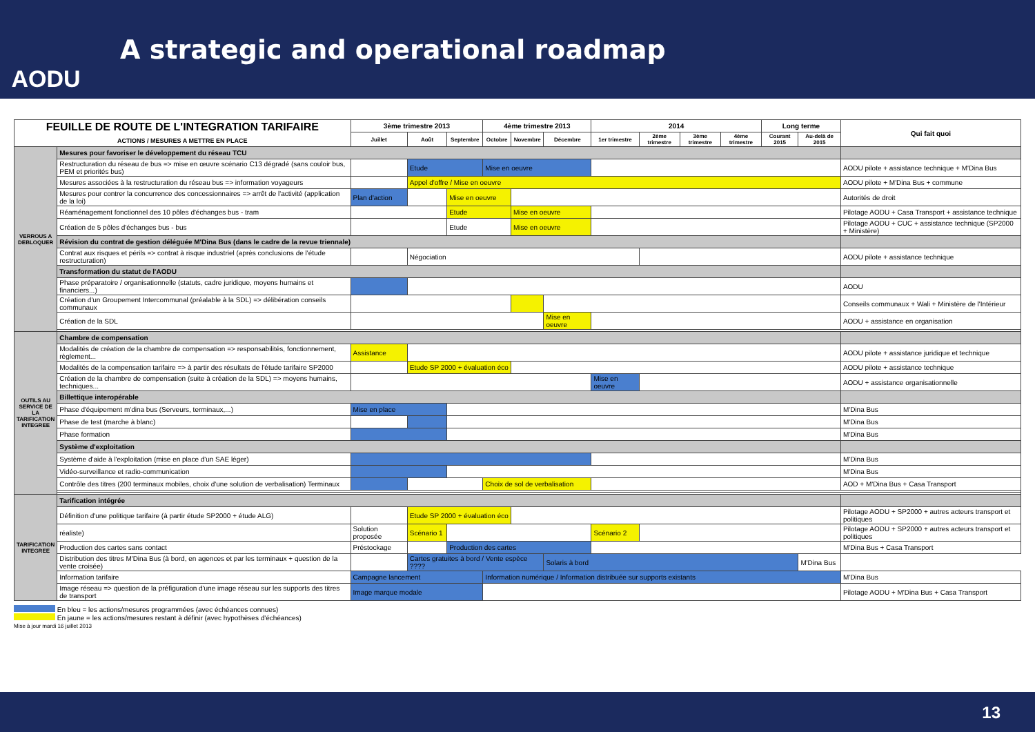AODU
A strategic and operational roadmap
| FEUILLE DE ROUTE DE L'INTEGRATION TARIFAIRE ACTIONS / MESURES A METTRE EN PLACE | | 3ème trimestre 2013 | | | 4ème trimestre 2013 | | | 2014 | | | | Long terme | | Qui fait quoi |
| --- | --- | --- | --- | --- | --- | --- | --- | --- | --- | --- | --- | --- | --- | --- |
| | | Juillet | Août | Septembre | Octobre | Novembre | Décembre | 1er trimestre | 2ème trimestre | 3ème trimestre | 4ème trimestre | Courant 2015 | Au-delà de 2015 | |
| VERROUS A DEBLOQUER | Mesures pour favoriser le développement du réseau TCU | | | | | | | | | | | | | |
| | Restructuration du réseau de bus => mise en œuvre scénario C13 dégradé (sans couloir bus, PEM et priorités bus) | | Etude | | Mise en oeuvre | | | | | | | | | AODU pilote + assistance technique + M'Dina Bus |
| | Mesures associées à la restructuration du réseau bus => information voyageurs | | Appel d'offre / Mise en oeuvre | | | | | | | | | | | AODU pilote + M'Dina Bus + commune |
| | Mesures pour contrer la concurrence des concessionnaires => arrêt de l'activité (application de la loi) | Plan d'action | | Mise en oeuvre | | | | | | | | | | Autorités de droit |
| | Réaménagement fonctionnel des 10 pôles d'échanges bus - tram | | | Etude | | Mise en oeuvre | | | | | | | | Pilotage AODU + Casa Transport + assistance technique |
| | Création de 5 pôles d'échanges bus - bus | | | Etude | | Mise en oeuvre | | | | | | | | Pilotage AODU + CUC + assistance technique (SP2000 + Ministère) |
| | Révision du contrat de gestion déléguée M'Dina Bus (dans le cadre de la revue triennale) | | | | | | | | | | | | | |
| | Contrat aux risques et périls => contrat à risque industriel (après conclusions de l'étude restructuration) | | Négociation | | | | | | | | | | | AODU pilote + assistance technique |
| | Transformation du statut de l'AODU | | | | | | | | | | | | | |
| | Phase préparatoire / organisationnelle (statuts, cadre juridique, moyens humains et financiers...) | | | | | | | | | | | | | AODU |
| | Création d'un Groupement Intercommunal (préalable à la SDL) => délibération conseils communaux | | | | | | | | | | | | | Conseils communaux + Wali + Ministère de l'Intérieur |
| | Création de la SDL | | | | | | Mise en oeuvre | | | | | | | AODU + assistance en organisation |
| OUTILS AU SERVICE DE LA TARIFICATION INTEGREE | Chambre de compensation | | | | | | | | | | | | | |
| | Modalités de création de la chambre de compensation => responsabilités, fonctionnement, règlement... | Assistance | | | | | | | | | | | | AODU pilote + assistance juridique et technique |
| | Modalités de la compensation tarifaire => à partir des résultats de l'étude tarifaire SP2000 | | Etude SP 2000 + évaluation éco | | | | | | | | | | | AODU pilote + assistance technique |
| | Création de la chambre de compensation (suite à création de la SDL) => moyens humains, techniques... | | | | | | | Mise en oeuvre | | | | | | AODU + assistance organisationnelle |
| | Billettique interopérable | | | | | | | | | | | | | |
| | Phase d'équipement m'dina bus (Serveurs, terminaux,...) | Mise en place | | | | | | | | | | | | M'Dina Bus |
| | Phase de test (marche à blanc) | | | | | | | | | | | | | M'Dina Bus |
| | Phase formation | | | | | | | | | | | | | M'Dina Bus |
| | Système d'exploitation | | | | | | | | | | | | | |
| | Système d'aide à l'exploitation (mise en place d'un SAE léger) | | | | | | | | | | | | | M'Dina Bus |
| | Vidéo-surveillance et radio-communication | | | | | | | | | | | | | M'Dina Bus |
| | Contrôle des titres (200 terminaux mobiles, choix d'une solution de verbalisation) Terminaux | | | | Choix de sol de verbalisation | | | | | | | | | AOD + M'Dina Bus + Casa Transport |
| TARIFICATION INTEGREE | Tarification intégrée | | | | | | | | | | | | | |
| | Définition d'une politique tarifaire (à partir étude SP2000 + étude ALG) | | Etude SP 2000 + évaluation éco | | | | | | | | | | | Pilotage AODU + SP2000 + autres acteurs transport et politiques |
| | réaliste) | Solution proposée | Scénario 1 | | | | | Scénario 2 | | | | | | Pilotage AODU + SP2000 + autres acteurs transport et politiques |
| | Production des cartes sans contact | Préstockage | | Production des cartes | | | | | | | | | | M'Dina Bus + Casa Transport |
| | Distribution des titres M'Dina Bus (à bord, en agences et par les terminaux + question de la vente croisée) | | Cartes gratuites à bord / Vente espèce ???? | | | | Solaris à bord | | | | | | M'Dina Bus | |
| | Information tarifaire | Campagne lancement | | | Information numérique / Information distribuée sur supports existants | | | | | | | | | M'Dina Bus |
| | Image réseau => question de la préfiguration d'une image réseau sur les supports des titres de transport | Image marque modale | | | | | | | | | | | | Pilotage AODU + M'Dina Bus + Casa Transport |
En bleu = les actions/mesures programmées (avec échéances connues)
En jaune = les actions/mesures restant à définir (avec hypothèses d'échéances)
Mise à jour mardi 16 juillet 2013
13